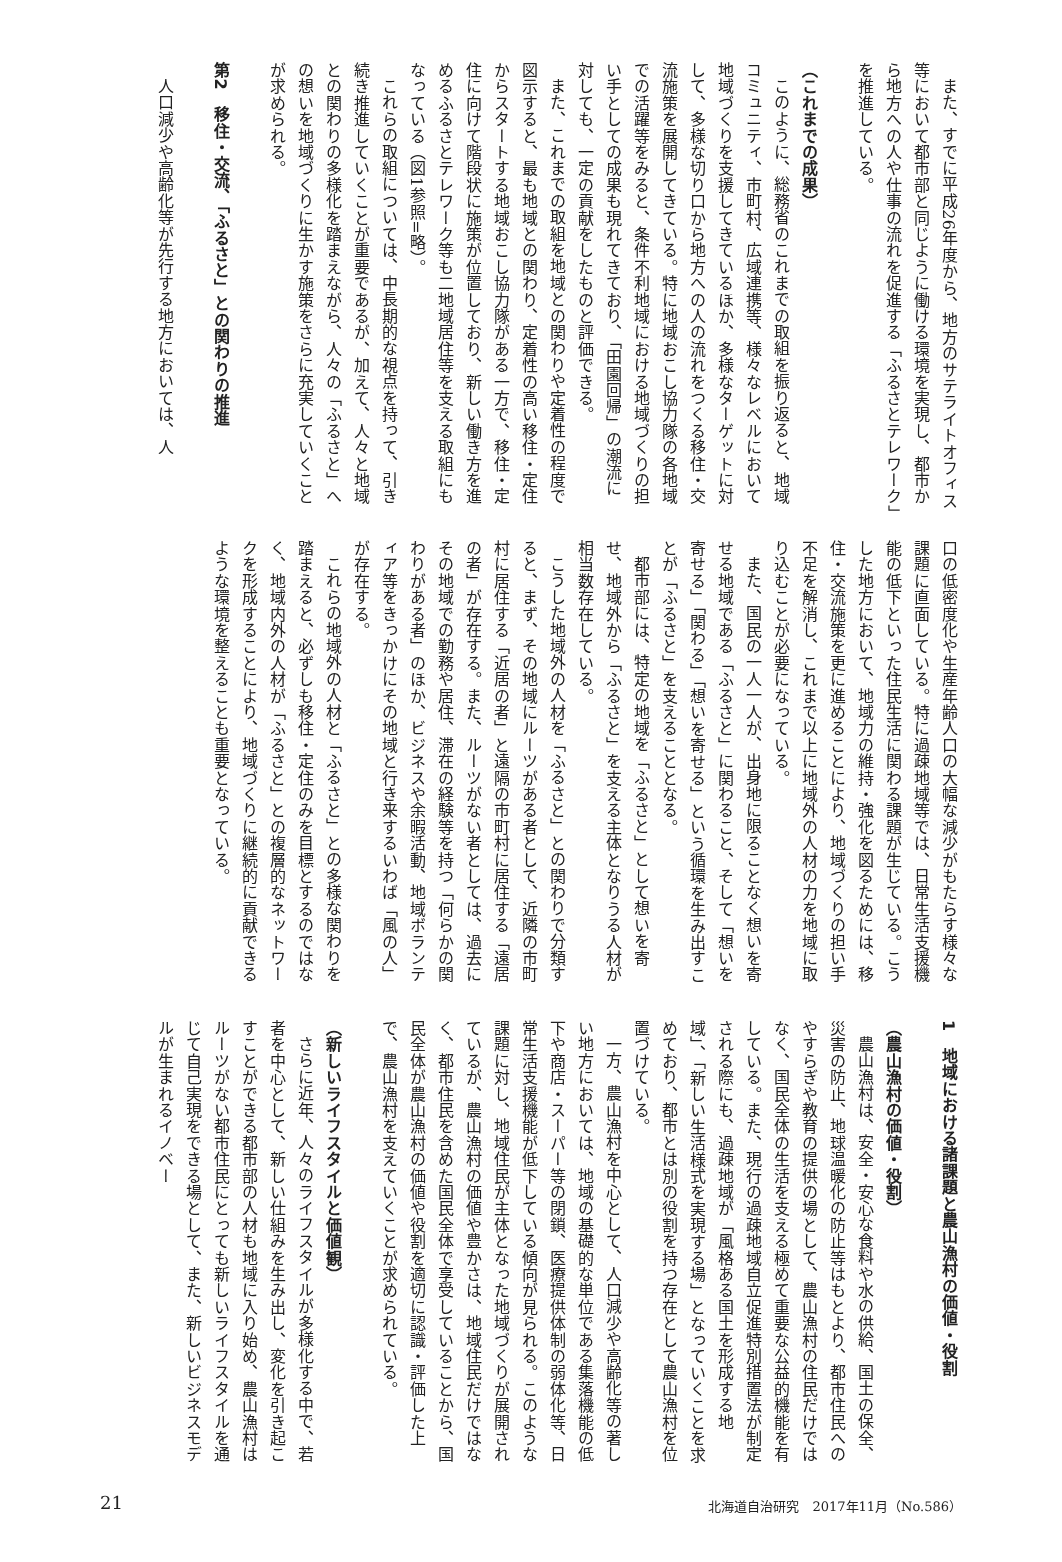また、すでに平成26年度から、地方のサテライトオフィス等において都市部と同じように働ける環境を実現し、都市から地方への人や仕事の流れを促進する「ふるさとテレワーク」を推進している。
（これまでの成果）
このように、総務省のこれまでの取組を振り返ると、地域コミュニティ、市町村、広域連携等、様々なレベルにおいて地域づくりを支援してきているほか、多様なターゲットに対して、多様な切り口から地方への人の流れをつくる移住・交流施策を展開してきている。特に地域おこし協力隊の各地域での活躍等をみると、条件不利地域における地域づくりの担い手としての成果も現れてきており、「田園回帰」の潮流に対しても、一定の貢献をしたものと評価できる。
また、これまでの取組を地域との関わりや定着性の程度で図示すると、最も地域との関わり、定着性の高い移住・定住からスタートする地域おこし協力隊がある一方で、移住・定住に向けて階段状に施策が位置しており、新しい働き方を進めるふるさとテレワーク等も二地域居住等を支える取組にもなっている（図1参照=略）。
これらの取組については、中長期的な視点を持って、引き続き推進していくことが重要であるが、加えて、人々と地域との関わりの多様化を踏まえながら、人々の「ふるさと」への想いを地域づくりに生かす施策をさらに充実していくことが求められる。
第2　移住・交流、「ふるさと」との関わりの推進
人口減少や高齢化等が先行する地方においては、人
口の低密度化や生産年齢人口の大幅な減少がもたらす様々な課題に直面している。特に過疎地域等では、日常生活支援機能の低下といった住民生活に関わる課題が生じている。こうした地方において、地域力の維持・強化を図るためには、移住・交流施策を更に進めることにより、地域づくりの担い手不足を解消し、これまで以上に地域外の人材の力を地域に取り込むことが必要になっている。
また、国民の一人一人が、出身地に限ることなく想いを寄せる地域である「ふるさと」に関わること、そして「想いを寄せる」「関わる」「想いを寄せる」という循環を生み出すことが「ふるさと」を支えることとなる。
都市部には、特定の地域を「ふるさと」として想いを寄せ、地域外から「ふるさと」を支える主体となりうる人材が相当数存在している。
こうした地域外の人材を「ふるさと」との関わりで分類すると、まず、その地域にルーツがある者として、近隣の市町村に居住する「近居の者」と遠隔の市町村に居住する「遠居の者」が存在する。また、ルーツがない者としては、過去にその地域での勤務や居住、滞在の経験等を持つ「何らかの関わりがある者」のほか、ビジネスや余暇活動、地域ボランティア等をきっかけにその地域と行き来するいわば「風の人」が存在する。
これらの地域外の人材と「ふるさと」との多様な関わりを踏まえると、必ずしも移住・定住のみを目標とするのではなく、地域内外の人材が「ふるさと」との複層的なネットワークを形成することにより、地域づくりに継続的に貢献できるような環境を整えることも重要となっている。
1　地域における諸課題と農山漁村の価値・役割
（農山漁村の価値・役割）
農山漁村は、安全・安心な食料や水の供給、国土の保全、災害の防止、地球温暖化の防止等はもとより、都市住民へのやすらぎや教育の提供の場として、農山漁村の住民だけではなく、国民全体の生活を支える極めて重要な公益的機能を有している。また、現行の過疎地域自立促進特別措置法が制定される際にも、過疎地域が「風格ある国土を形成する地域」、「新しい生活様式を実現する場」となっていくことを求めており、都市とは別の役割を持つ存在として農山漁村を位置づけている。
一方、農山漁村を中心として、人口減少や高齢化等の著しい地方においては、地域の基礎的な単位である集落機能の低下や商店・スーパー等の閉鎖、医療提供体制の弱体化等、日常生活支援機能が低下している傾向が見られる。このような課題に対し、地域住民が主体となった地域づくりが展開されているが、農山漁村の価値や豊かさは、地域住民だけではなく、都市住民を含めた国民全体で享受していることから、国民全体が農山漁村の価値や役割を適切に認識・評価した上で、農山漁村を支えていくことが求められている。
（新しいライフスタイルと価値観）
さらに近年、人々のライフスタイルが多様化する中で、若者を中心として、新しい仕組みを生み出し、変化を引き起こすことができる都市部の人材も地域に入り始め、農山漁村はルーツがない都市住民にとっても新しいライフスタイルを通じて自己実現をできる場として、また、新しいビジネスモデルが生まれるイノベー
21 北海道自治研究　2017年11月（No.586）